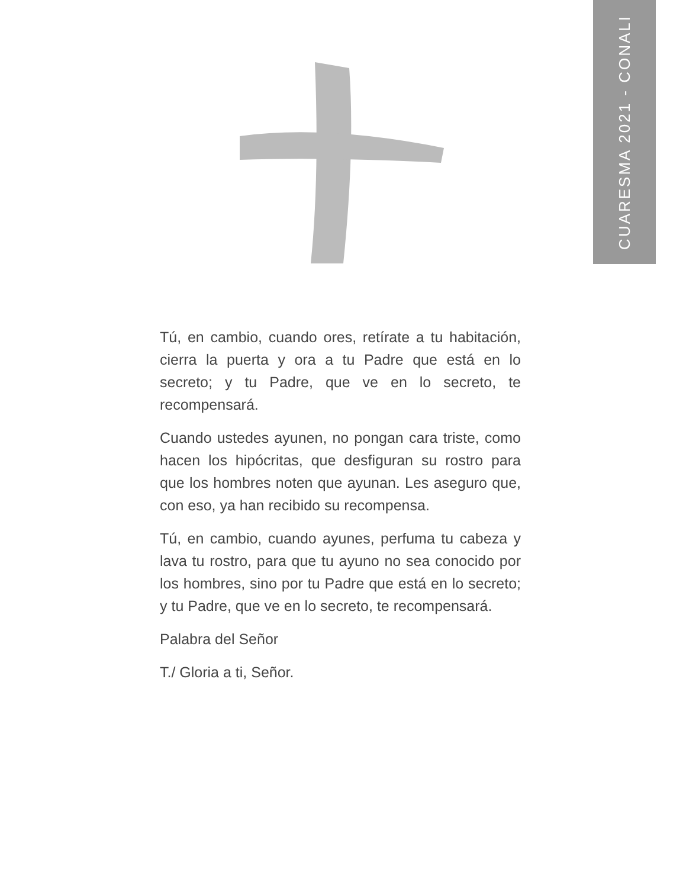CUARESMA 2021 - CONALI
Tú, en cambio, cuando ores, retírate a tu habitación, cierra la puerta y ora a tu Padre que está en lo secreto; y tu Padre, que ve en lo secreto, te recompensará.
Cuando ustedes ayunen, no pongan cara triste, como hacen los hipócritas, que desfiguran su rostro para que los hombres noten que ayunan. Les aseguro que, con eso, ya han recibido su recompensa.
Tú, en cambio, cuando ayunes, perfuma tu cabeza y lava tu rostro, para que tu ayuno no sea conocido por los hombres, sino por tu Padre que está en lo secreto; y tu Padre, que ve en lo secreto, te recompensará.
Palabra del Señor
T./ Gloria a ti, Señor.